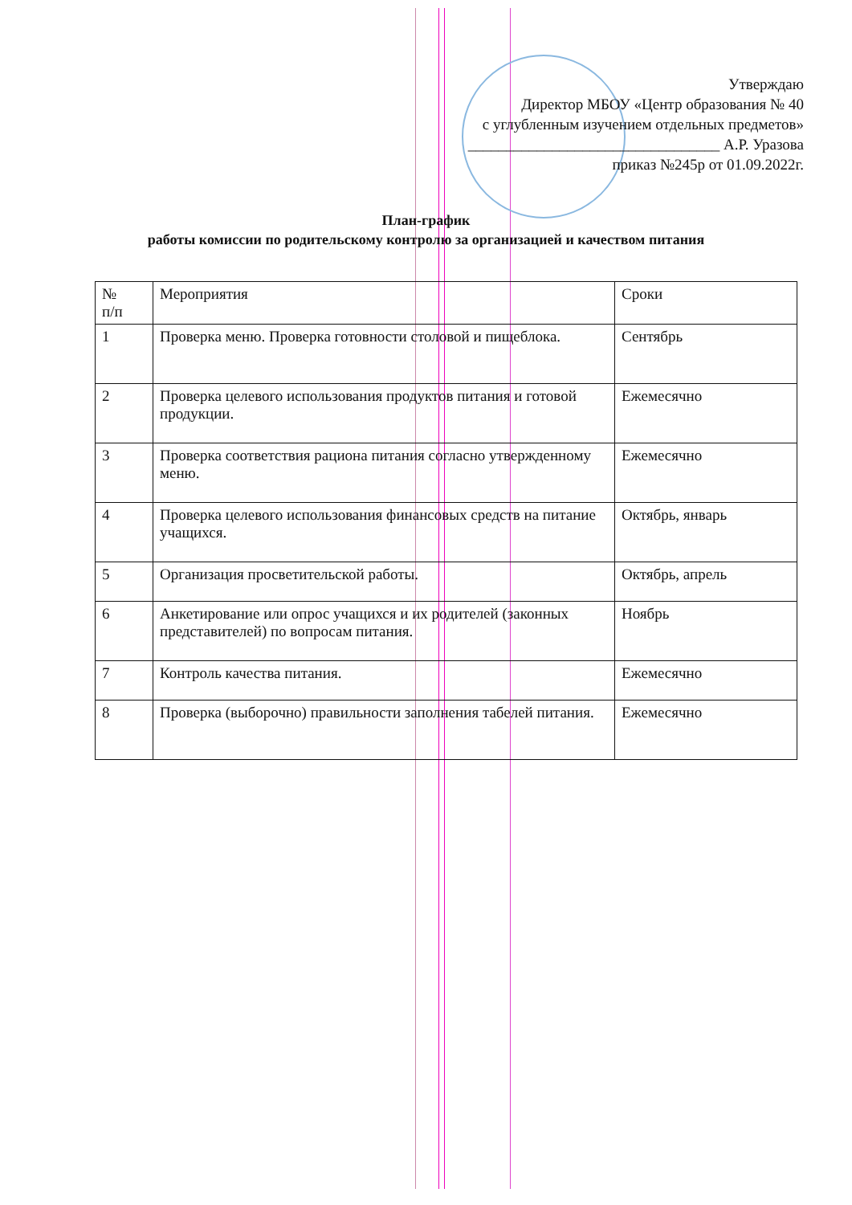Утверждаю
Директор МБОУ «Центр образования № 40
с углубленным изучением отдельных предметов»
_________________________________ А.Р. Уразова
приказ №245р от 01.09.2022г.
План-график
работы комиссии по родительскому контролю за организацией и качеством питания
| № п/п | Мероприятия | Сроки |
| --- | --- | --- |
| 1 | Проверка меню. Проверка готовности столовой и пищеблока. | Сентябрь |
| 2 | Проверка целевого использования продуктов питания и готовой продукции. | Ежемесячно |
| 3 | Проверка соответствия рациона питания согласно утвержденному меню. | Ежемесячно |
| 4 | Проверка целевого использования финансовых средств на питание учащихся. | Октябрь, январь |
| 5 | Организация просветительской работы. | Октябрь, апрель |
| 6 | Анкетирование или опрос учащихся и их родителей (законных представителей) по вопросам питания. | Ноябрь |
| 7 | Контроль качества питания. | Ежемесячно |
| 8 | Проверка (выборочно) правильности заполнения табелей питания. | Ежемесячно |